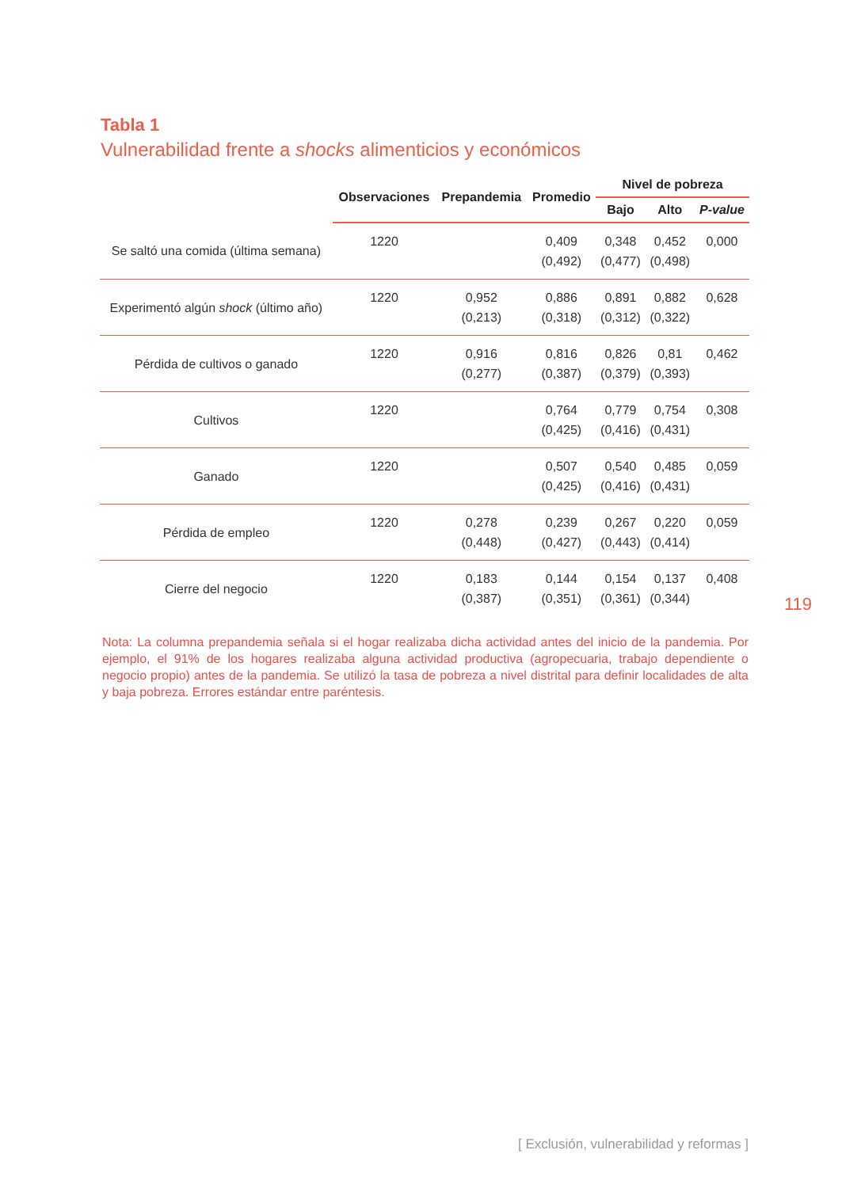Tabla 1
Vulnerabilidad frente a shocks alimenticios y económicos
| | Observaciones | Prepandemia | Promedio | Nivel de pobreza | | |
| --- | --- | --- | --- | --- | --- | --- |
| | | | | Bajo | Alto | P-value |
| Se saltó una comida (última semana) | 1220 | | 0,409 (0,492) | 0,348 (0,477) | 0,452 (0,498) | 0,000 |
| Experimentó algún shock (último año) | 1220 | 0,952 (0,213) | 0,886 (0,318) | 0,891 (0,312) | 0,882 (0,322) | 0,628 |
| Pérdida de cultivos o ganado | 1220 | 0,916 (0,277) | 0,816 (0,387) | 0,826 (0,379) | 0,81 (0,393) | 0,462 |
| Cultivos | 1220 | | 0,764 (0,425) | 0,779 (0,416) | 0,754 (0,431) | 0,308 |
| Ganado | 1220 | | 0,507 (0,425) | 0,540 (0,416) | 0,485 (0,431) | 0,059 |
| Pérdida de empleo | 1220 | 0,278 (0,448) | 0,239 (0,427) | 0,267 (0,443) | 0,220 (0,414) | 0,059 |
| Cierre del negocio | 1220 | 0,183 (0,387) | 0,144 (0,351) | 0,154 (0,361) | 0,137 (0,344) | 0,408 |
119
Nota: La columna prepandemia señala si el hogar realizaba dicha actividad antes del inicio de la pandemia. Por ejemplo, el 91% de los hogares realizaba alguna actividad productiva (agropecuaria, trabajo dependiente o negocio propio) antes de la pandemia. Se utilizó la tasa de pobreza a nivel distrital para definir localidades de alta y baja pobreza. Errores estándar entre paréntesis.
[ Exclusión, vulnerabilidad y reformas ]